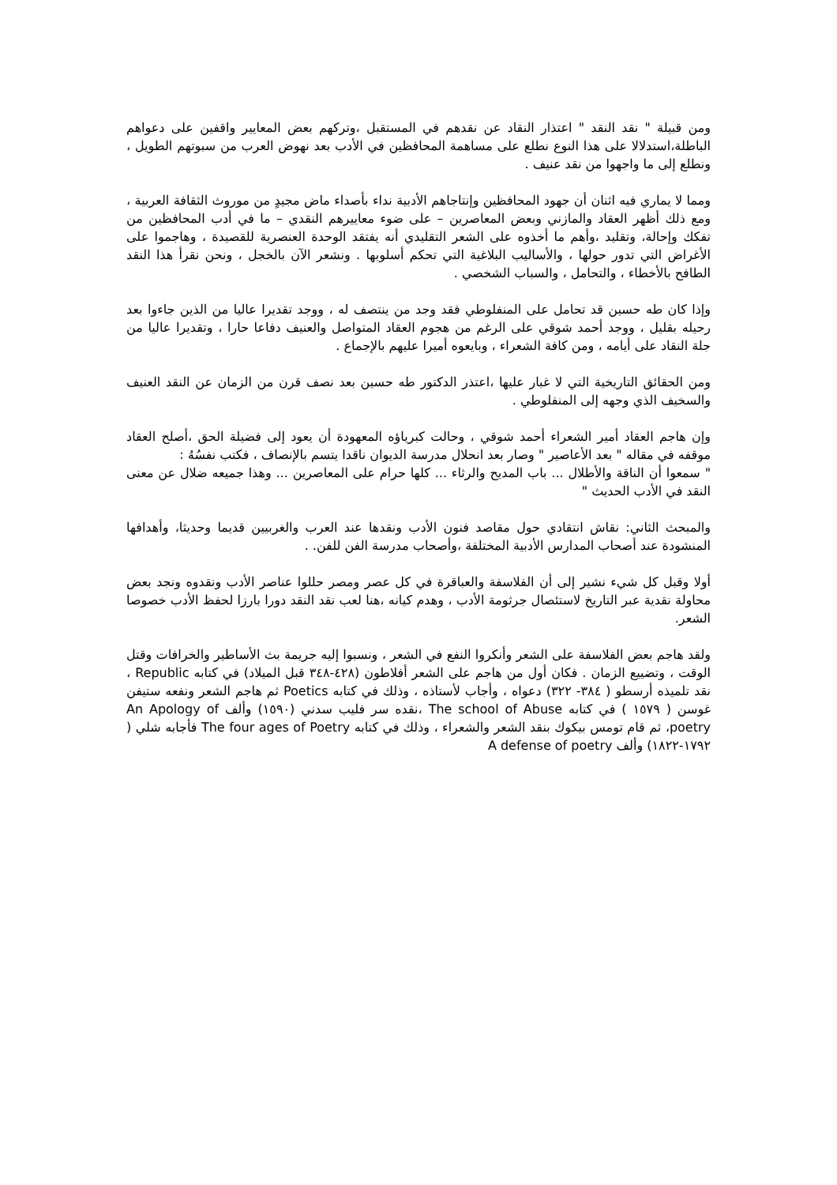ومن قبيلة " نقد النقد " اعتذار النقاد عن نقدهم في المستقبل ،وتركهم بعض المعايير واقفين على دعواهم الباطلة،استدلالا على هذا النوع نطلع على مساهمة المحافظين في الأدب بعد نهوض العرب من سبوتهم الطويل ، ونطلع إلى ما واجهوا من نقد عنيف .
ومما لا يماري فيه اثنان أن جهود المحافظين وإنتاجاهم الأدبية نداء بأصداء ماض مجيدٍ من موروث الثقافة العربية ، ومع ذلك أظهر العقاد والمازني وبعض المعاصرين – على ضوء معاييرهم النقدي – ما في أدب المحافظين من تفكك وإحالة، وتقليد ،وأهم ما أخذوه على الشعر التقليدي أنه يفتقد الوحدة العنصرية للقصيدة ، وهاجموا على الأغراض التي تدور حولها ، والأساليب البلاغية التي تحكم أسلوبها . ونشعر الآن بالخجل ، ونحن نقرأ هذا النقد الطافح بالأخطاء ، والتحامل ، والسباب الشخصي .
وإذا كان طه حسين قد تحامل على المنفلوطي فقد وجد من ينتصف له ، ووجد تقديرا عاليا من الذين جاءوا بعد رحيله بقليل ، ووجد أحمد شوقي على الرغم من هجوم العقاد المتواصل والعنيف دفاعا حارا ، وتقديرا عاليا من جلة النقاد على أيامه ، ومن كافة الشعراء ، وبايعوه أميرا عليهم بالإجماع .
ومن الحقائق التاريخية التي لا غبار عليها ،اعتذر الدكتور طه حسين بعد نصف قرن من الزمان عن النقد العنيف والسخيف الذي وجهه إلى المنفلوطي .
وإن هاجم العقاد أمير الشعراء أحمد شوقي ، وحالت كبرياؤه المعهودة أن يعود إلى فضيلة الحق ،أصلح العقاد موقفه في مقاله " بعد الأعاصير " وصار بعد انحلال مدرسة الديوان ناقدا يتسم بالإنصاف ، فكتب نفسُهُ :
" سمعوا أن الناقة والأطلال ... باب المديح والرثاء ... كلها حرام على المعاصرين ... وهذا جميعه ضلال عن معنى النقد في الأدب الحديث "
والمبحث الثاني: نقاش انتقادي حول مقاصد فنون الأدب ونقدها عند العرب والغربيين قديما وحديثا، وأهدافها المنشودة عند أصحاب المدارس الأدبية المختلفة ،وأصحاب مدرسة الفن للفن. .
أولا وقبل كل شيء نشير إلى أن الفلاسفة والعباقرة في كل عصر ومصر حللوا عناصر الأدب ونقدوه ونجد بعض محاولة نقدية عبر التاريخ لاستئصال جرثومة الأدب ، وهدم كيانه ،هنا لعب نقد النقد دورا بارزا لحفظ الأدب خصوصا الشعر.
ولقد هاجم بعض الفلاسفة على الشعر وأنكروا النفع في الشعر ، ونسبوا إليه جريمة بث الأساطير والخرافات وقتل الوقت ، وتضييع الزمان . فكان أول من هاجم على الشعر أفلاطون (٤٢٨-٣٤٨ قبل الميلاد) في كتابه Republic ، نقد تلميذه أرسطو ( ٣٨٤- ٣٢٢) دعواه ، وأجاب لأستاذه ، وذلك في كتابه Poetics ثم هاجم الشعر ونفعه ستيفن غوسن ( ١٥٧٩ ) في كتابه The school of Abuse ،نقده سر فليب سدني (١٥٩٠) وألف An Apology of poetry، ثم قام تومس بيكوك بنقد الشعر والشعراء ، وذلك في كتابه The four ages of Poetry فأجابه شلي ( ١٧٩٢-١٨٢٢) وألف A defense of poetry